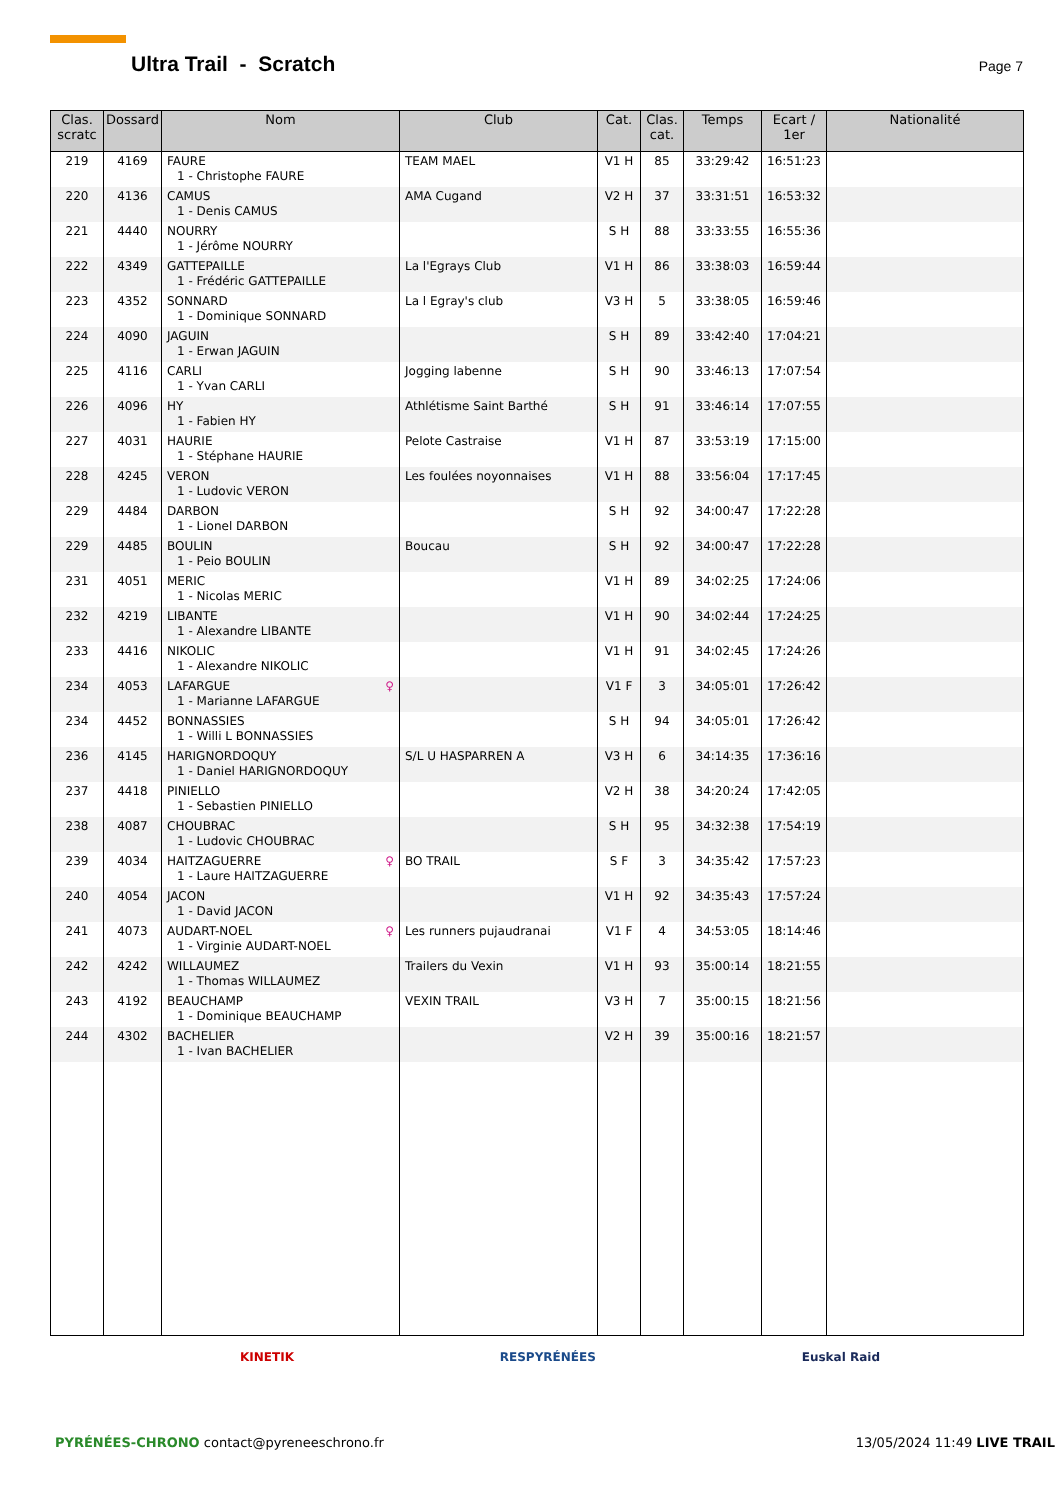Ultra Trail - Scratch
Page 7
| Clas. scratc | Dossard | Nom | Club | Cat. | Clas. cat. | Temps | Ecart / 1er | Nationalité |
| --- | --- | --- | --- | --- | --- | --- | --- | --- |
| 219 | 4169 | FAURE 1 - Christophe FAURE | TEAM MAEL | V1 H | 85 | 33:29:42 | 16:51:23 | |
| 220 | 4136 | CAMUS 1 - Denis CAMUS | AMA Cugand | V2 H | 37 | 33:31:51 | 16:53:32 | |
| 221 | 4440 | NOURRY 1 - Jérôme NOURRY | | S H | 88 | 33:33:55 | 16:55:36 | |
| 222 | 4349 | GATTEPAILLE 1 - Frédéric GATTEPAILLE | La l'Egrays Club | V1 H | 86 | 33:38:03 | 16:59:44 | |
| 223 | 4352 | SONNARD 1 - Dominique SONNARD | La l Egray's club | V3 H | 5 | 33:38:05 | 16:59:46 | |
| 224 | 4090 | JAGUIN 1 - Erwan JAGUIN | | S H | 89 | 33:42:40 | 17:04:21 | |
| 225 | 4116 | CARLI 1 - Yvan CARLI | Jogging labenne | S H | 90 | 33:46:13 | 17:07:54 | |
| 226 | 4096 | HY 1 - Fabien HY | Athlétisme Saint Barthé | S H | 91 | 33:46:14 | 17:07:55 | |
| 227 | 4031 | HAURIE 1 - Stéphane HAURIE | Pelote Castraise | V1 H | 87 | 33:53:19 | 17:15:00 | |
| 228 | 4245 | VERON 1 - Ludovic VERON | Les foulées noyonnaises | V1 H | 88 | 33:56:04 | 17:17:45 | |
| 229 | 4484 | DARBON 1 - Lionel DARBON | | S H | 92 | 34:00:47 | 17:22:28 | |
| 229 | 4485 | BOULIN 1 - Peio BOULIN | Boucau | S H | 92 | 34:00:47 | 17:22:28 | |
| 231 | 4051 | MERIC 1 - Nicolas MERIC | | V1 H | 89 | 34:02:25 | 17:24:06 | |
| 232 | 4219 | LIBANTE 1 - Alexandre LIBANTE | | V1 H | 90 | 34:02:44 | 17:24:25 | |
| 233 | 4416 | NIKOLIC 1 - Alexandre NIKOLIC | | V1 H | 91 | 34:02:45 | 17:24:26 | |
| 234 | 4053 | ♀ LAFARGUE 1 - Marianne LAFARGUE | | V1 F | 3 | 34:05:01 | 17:26:42 | |
| 234 | 4452 | BONNASSIES 1 - Willi L BONNASSIES | | S H | 94 | 34:05:01 | 17:26:42 | |
| 236 | 4145 | HARIGNORDOQUY 1 - Daniel HARIGNORDOQUY | S/L U HASPARREN A | V3 H | 6 | 34:14:35 | 17:36:16 | |
| 237 | 4418 | PINIELLO 1 - Sebastien PINIELLO | | V2 H | 38 | 34:20:24 | 17:42:05 | |
| 238 | 4087 | CHOUBRAC 1 - Ludovic CHOUBRAC | | S H | 95 | 34:32:38 | 17:54:19 | |
| 239 | 4034 | ♀ HAITZAGUERRE 1 - Laure HAITZAGUERRE | BO TRAIL | S F | 3 | 34:35:42 | 17:57:23 | |
| 240 | 4054 | JACON 1 - David JACON | | V1 H | 92 | 34:35:43 | 17:57:24 | |
| 241 | 4073 | ♀ AUDART-NOEL 1 - Virginie AUDART-NOEL | Les runners pujaudranai | V1 F | 4 | 34:53:05 | 18:14:46 | |
| 242 | 4242 | WILLAUMEZ 1 - Thomas WILLAUMEZ | Trailers du Vexin | V1 H | 93 | 35:00:14 | 18:21:55 | |
| 243 | 4192 | BEAUCHAMP 1 - Dominique BEAUCHAMP | VEXIN TRAIL | V3 H | 7 | 35:00:15 | 18:21:56 | |
| 244 | 4302 | BACHELIER 1 - Ivan BACHELIER | | V2 H | 39 | 35:00:16 | 18:21:57 | |
KINETIK RESPYRÉNÉES Euskal Raid
PYRÉNÉES-CHRONO contact@pyreneeschrono.fr 13/05/2024 11:49 LIVE TRAIL